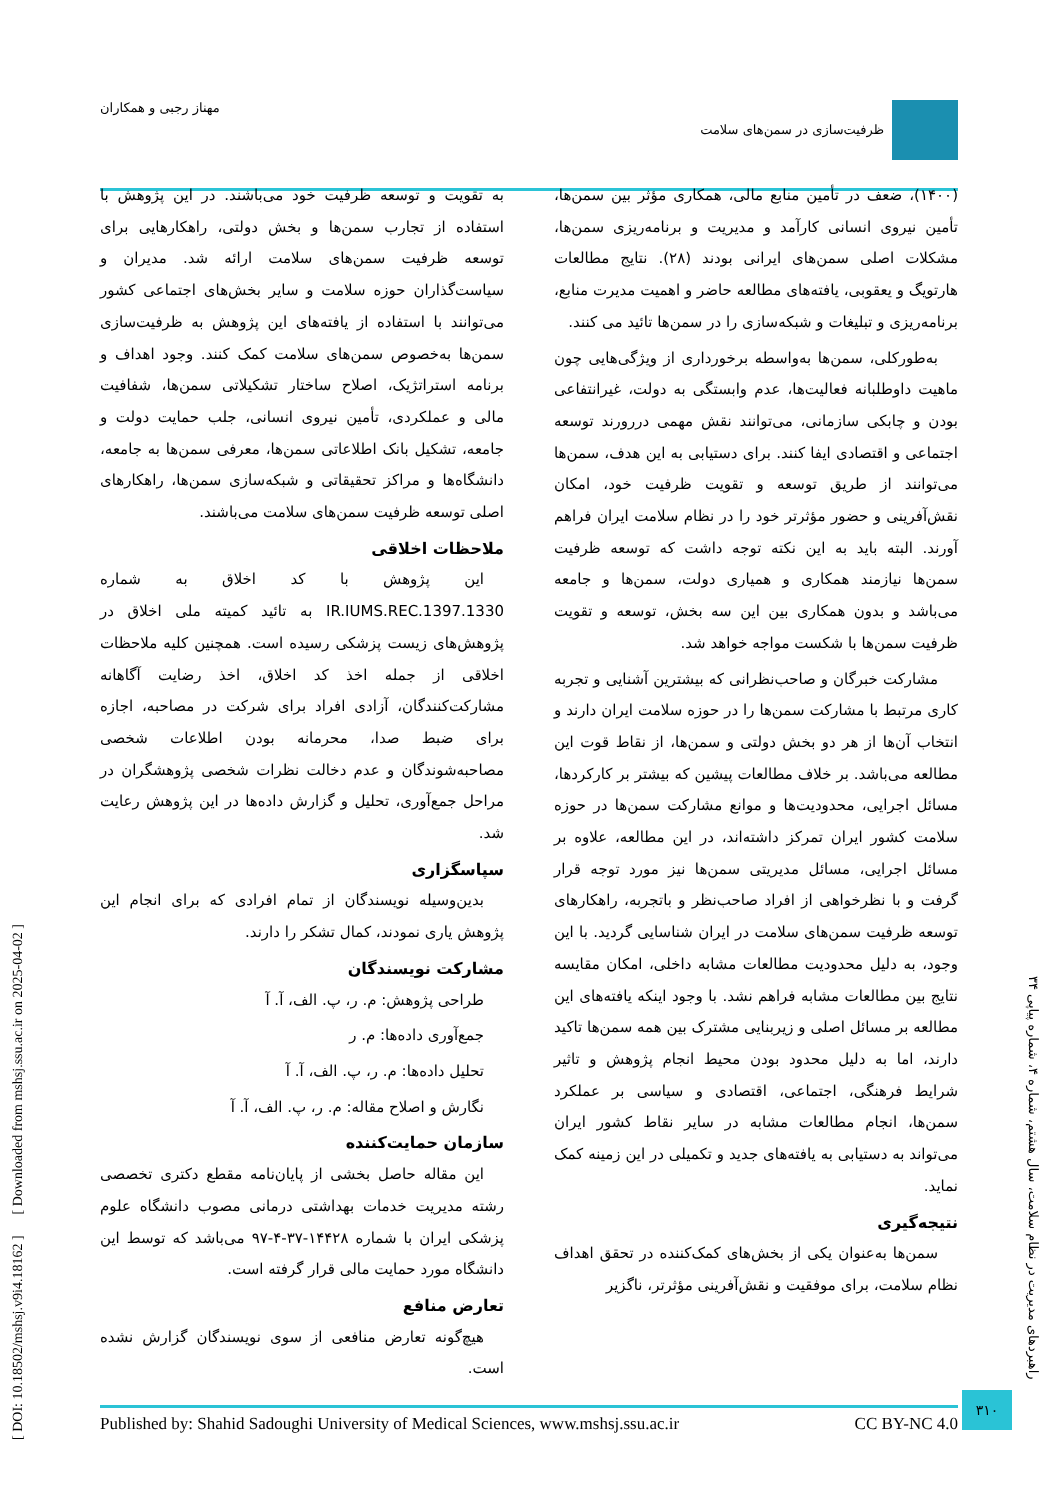ظرفیت‌سازی در سمن‌های سلامت مهناز رجبی و همکاران
(۱۴۰۰)، ضعف در تأمین منابع مالی، همکاری مؤثر بین سمن‌ها، تأمین نیروی انسانی کارآمد و مدیریت و برنامه‌ریزی سمن‌ها، مشکلات اصلی سمن‌های ایرانی بودند (۲۸). نتایج مطالعات هارتویگ و یعقوبی، یافته‌های مطالعه حاضر و اهمیت مدیرت منابع، برنامه‌ریزی و تبلیغات و شبکه‌سازی را در سمن‌ها تائید می کنند.
به‌طورکلی، سمن‌ها به‌واسطه برخورداری از ویژگی‌هایی چون ماهیت داوطلبانه فعالیت‌ها، عدم وابستگی به دولت، غیرانتفاعی بودن و چابکی سازمانی، می‌توانند نقش مهمی دررورند توسعه اجتماعی و اقتصادی ایفا کنند. برای دستیابی به این هدف، سمن‌ها می‌توانند از طریق توسعه و تقویت ظرفیت خود، امکان نقش‌آفرینی و حضور مؤثرتر خود را در نظام سلامت ایران فراهم آورند. البته باید به این نکته توجه داشت که توسعه ظرفیت سمن‌ها نیازمند همکاری و همیاری دولت، سمن‌ها و جامعه می‌باشد و بدون همکاری بین این سه بخش، توسعه و تقویت ظرفیت سمن‌ها با شکست مواجه خواهد شد.
مشارکت خبرگان و صاحب‌نظرانی که بیشترین آشنایی و تجربه کاری مرتبط با مشارکت سمن‌ها را در حوزه سلامت ایران دارند و انتخاب آن‌ها از هر دو بخش دولتی و سمن‌ها، از نقاط قوت این مطالعه می‌باشد. بر خلاف مطالعات پیشین که بیشتر بر کارکردها، مسائل اجرایی، محدودیت‌ها و موانع مشارکت سمن‌ها در حوزه سلامت کشور ایران تمرکز داشته‌اند، در این مطالعه، علاوه بر مسائل اجرایی، مسائل مدیریتی سمن‌ها نیز مورد توجه قرار گرفت و با نظرخواهی از افراد صاحب‌نظر و باتجربه، راهکارهای توسعه ظرفیت سمن‌های سلامت در ایران شناسایی گردید. با این وجود، به دلیل محدودیت مطالعات مشابه داخلی، امکان مقایسه نتایج بین مطالعات مشابه فراهم نشد. با وجود اینکه یافته‌های این مطالعه بر مسائل اصلی و زیربنایی مشترک بین همه سمن‌ها تاکید دارند، اما به دلیل محدود بودن محیط انجام پژوهش و تاثیر شرایط فرهنگی، اجتماعی، اقتصادی و سیاسی بر عملکرد سمن‌ها، انجام مطالعات مشابه در سایر نقاط کشور ایران می‌تواند به دستیابی به یافته‌های جدید و تکمیلی در این زمینه کمک نماید.
نتیجه‌گیری
سمن‌ها به‌عنوان یکی از بخش‌های کمک‌کننده در تحقق اهداف نظام سلامت، برای موفقیت و نقش‌آفرینی مؤثرتر، ناگزیر
به تقویت و توسعه ظرفیت خود می‌باشند. در این پژوهش با استفاده از تجارب سمن‌ها و بخش دولتی، راهکارهایی برای توسعه ظرفیت سمن‌های سلامت ارائه شد. مدیران و سیاست‌گذاران حوزه سلامت و سایر بخش‌های اجتماعی کشور می‌توانند با استفاده از یافته‌های این پژوهش به ظرفیت‌سازی سمن‌ها به‌خصوص سمن‌های سلامت کمک کنند. وجود اهداف و برنامه استراتژیک، اصلاح ساختار تشکیلاتی سمن‌ها، شفافیت مالی و عملکردی، تأمین نیروی انسانی، جلب حمایت دولت و جامعه، تشکیل بانک اطلاعاتی سمن‌ها، معرفی سمن‌ها به جامعه، دانشگاه‌ها و مراکز تحقیقاتی و شبکه‌سازی سمن‌ها، راهکارهای اصلی توسعه ظرفیت سمن‌های سلامت می‌باشند.
ملاحظات اخلاقی
این پژوهش با کد اخلاق به شماره IR.IUMS.REC.1397.1330 به تائید کمیته ملی اخلاق در پژوهش‌های زیست پزشکی رسیده است. همچنین کلیه ملاحظات اخلاقی از جمله اخذ کد اخلاق، اخذ رضایت آگاهانه مشارکت‌کنندگان، آزادی افراد برای شرکت در مصاحبه، اجازه برای ضبط صدا، محرمانه بودن اطلاعات شخصی مصاحبه‌شوندگان و عدم دخالت نظرات شخصی پژوهشگران در مراحل جمع‌آوری، تحلیل و گزارش داده‌ها در این پژوهش رعایت شد.
سپاسگزاری
بدین‌وسیله نویسندگان از تمام افرادی که برای انجام این پژوهش یاری نمودند، کمال تشکر را دارند.
مشارکت نویسندگان
طراحی پژوهش: م. ر، پ. الف، آ. آ
جمع‌آوری داده‌ها: م. ر
تحلیل داده‌ها: م. ر، پ. الف، آ. آ
نگارش و اصلاح مقاله: م. ر، پ. الف، آ. آ
سازمان حمایت‌کننده
این مقاله حاصل بخشی از پایان‌نامه مقطع دکتری تخصصی رشته مدیریت خدمات بهداشتی درمانی مصوب دانشگاه علوم پزشکی ایران با شماره ۱۴۴۲۸-۳۷-۴-۹۷ می‌باشد که توسط این دانشگاه مورد حمایت مالی قرار گرفته است.
تعارض منافع
هیچ‌گونه تعارض منافعی از سوی نویسندگان گزارش نشده است.
[ DOI: 10.18502/mshsj.v9i4.18162 ] [ Downloaded from mshsj.ssu.ac.ir on 2025-04-02 ]
راهبردهای مدیریت در نظام سلامت، سال هشتم، شماره ۴، شماره پیاپی ۳۴
Published by: Shahid Sadoughi University of Medical Sciences, www.mshsj.ssu.ac.ir CC BY-NC 4.0
۳۱۰